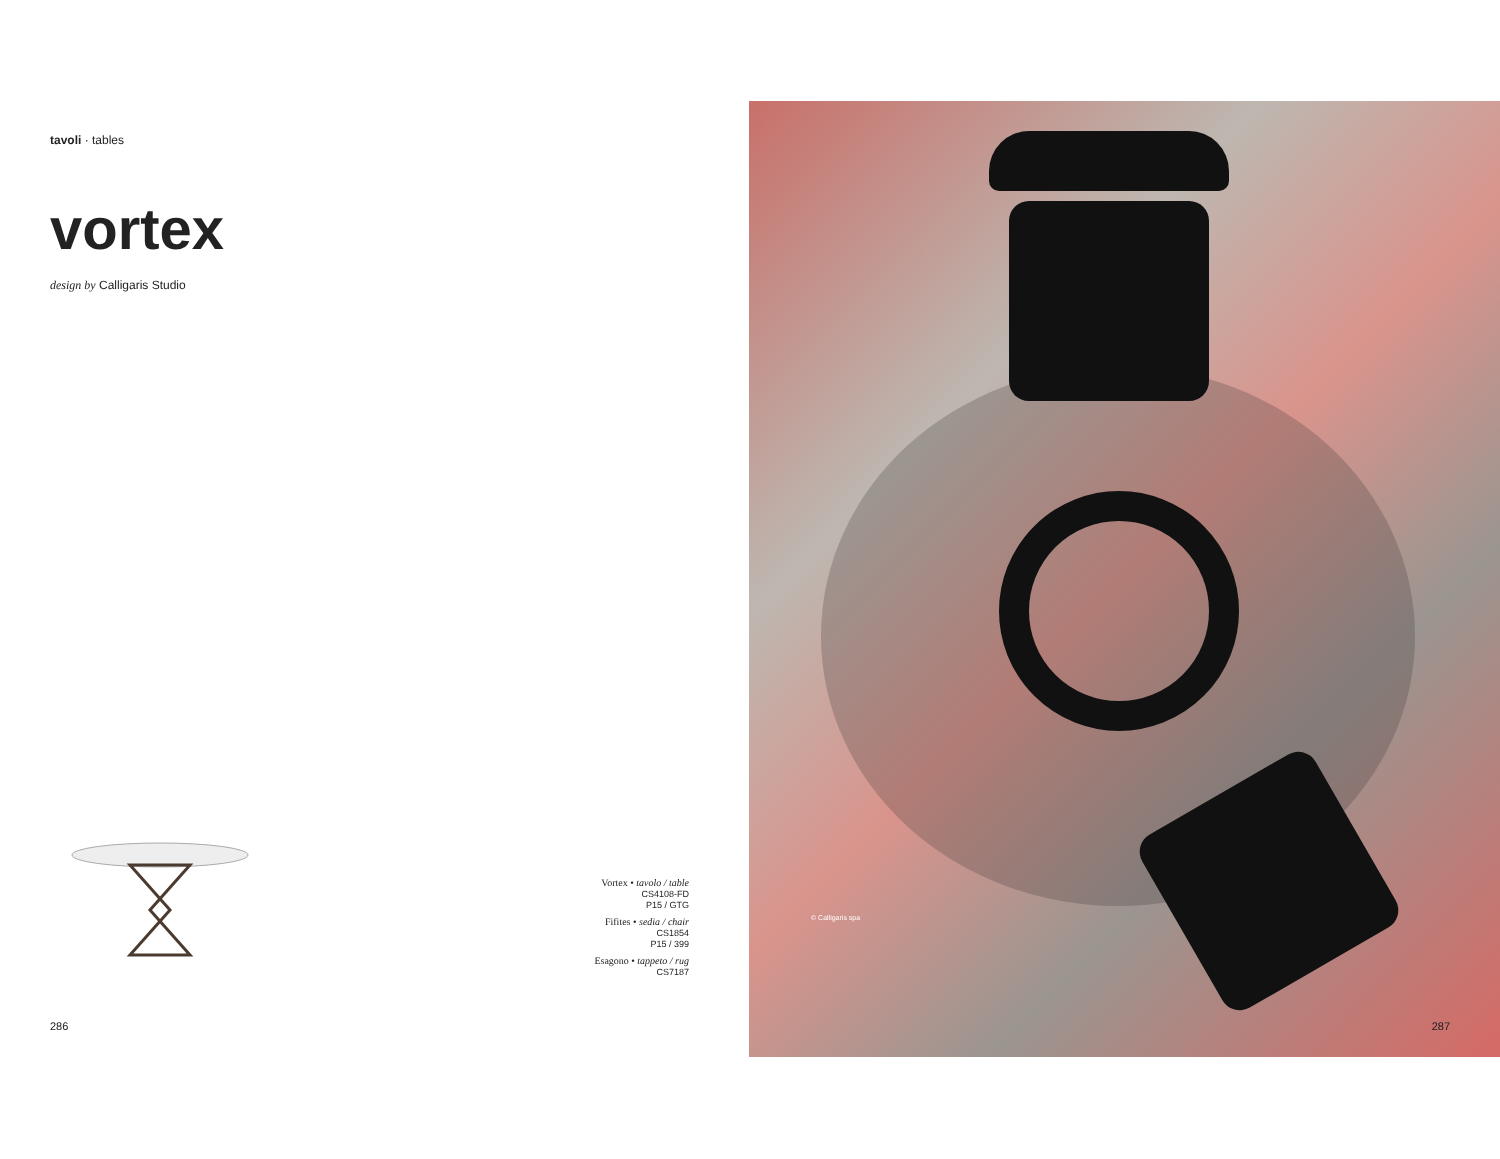tavoli · tables
vortex
design by Calligaris Studio
Vortex • tavolo / table
CS4108-FD
P15 / GTG
Fifites • sedia / chair
CS1854
P15 / 399
Esagono • tappeto / rug
CS7187
286
© Calligaris spa
287